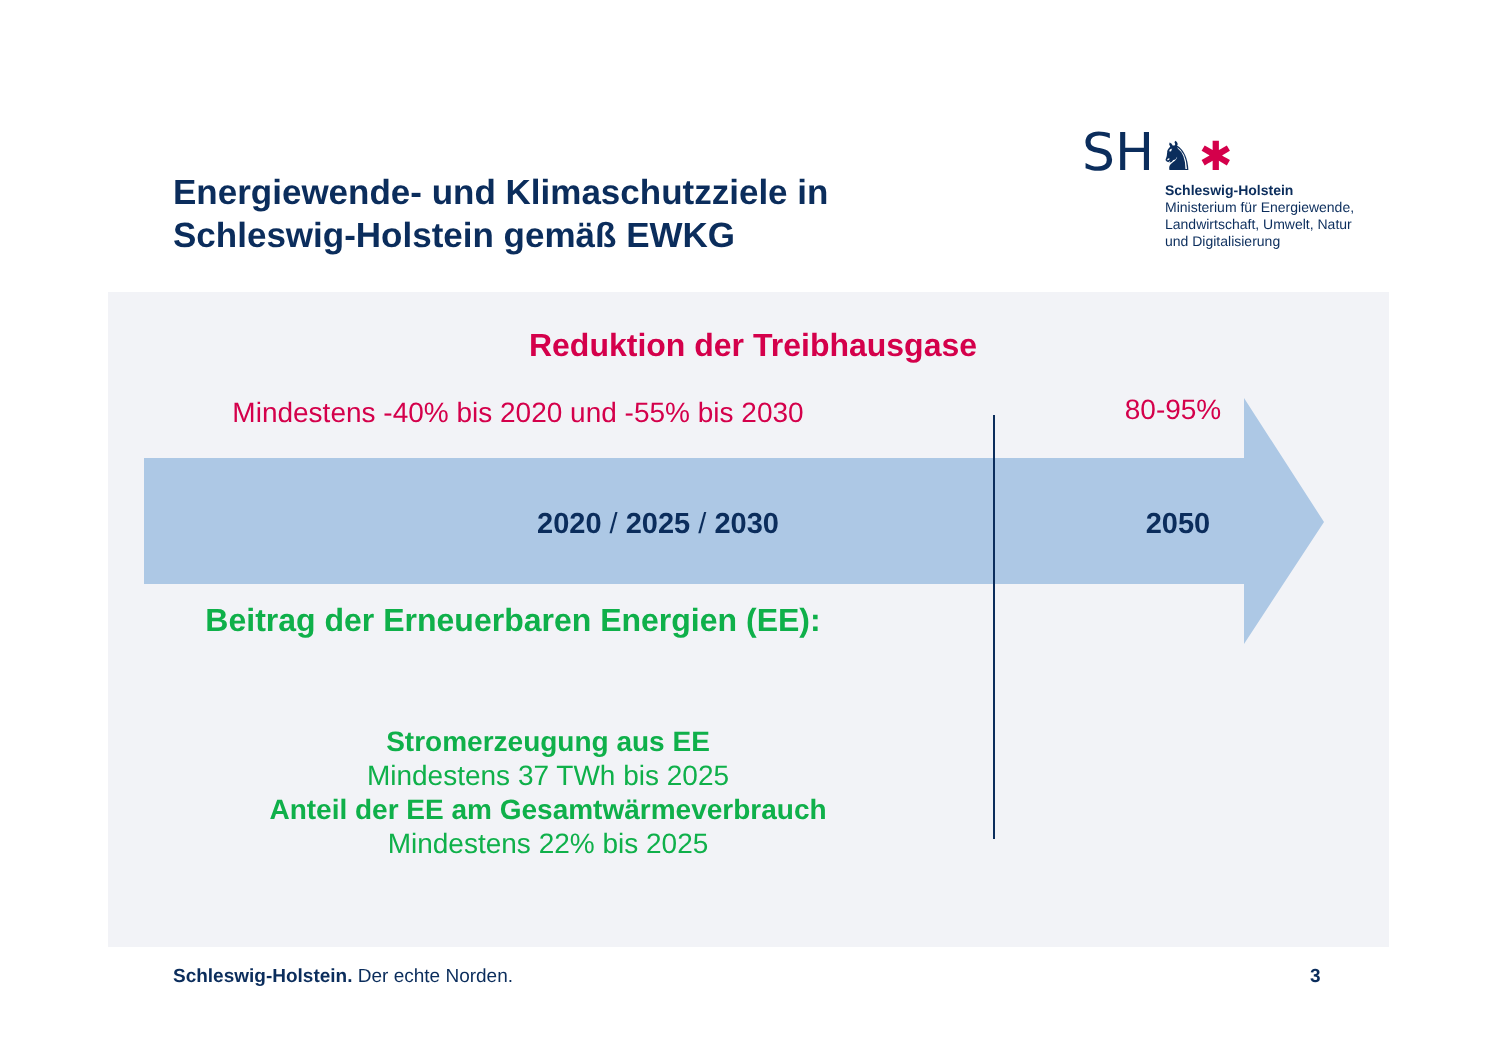Energiewende- und Klimaschutzziele in
Schleswig-Holstein gemäß EWKG
SH ♞ ✱
Schleswig-Holstein
Ministerium für Energiewende,
Landwirtschaft, Umwelt, Natur
und Digitalisierung
Reduktion der Treibhausgase
Mindestens -40% bis 2020 und -55% bis 2030
80-95%
2020 / 2025 / 2030 2050
Beitrag der Erneuerbaren Energien (EE):
Stromerzeugung aus EE
Mindestens 37 TWh bis 2025
Anteil der EE am Gesamtwärmeverbrauch
Mindestens 22% bis 2025
Schleswig-Holstein. Der echte Norden.
3